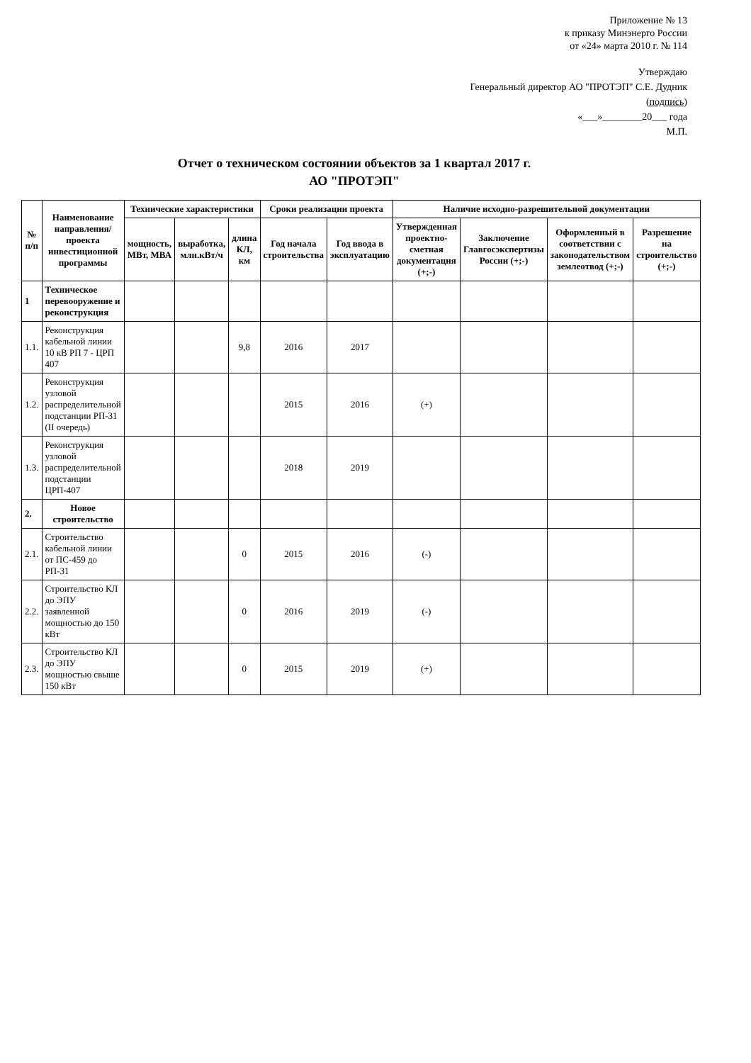Приложение № 13
к приказу Минэнерго России
от «24» марта 2010 г. № 114
Утверждаю
Генеральный директор АО "ПРОТЭП" С.Е. Дудник
(подпись)
«___»________20___ года
М.П.
Отчет о техническом состоянии объектов за 1 квартал 2017 г.
АО "ПРОТЭП"
| № п/п | Наименование направления/ проекта инвестиционной программы | Технические характеристики | | | Сроки реализации проекта | | Наличие исходно-разрешительной документации | | | |
| --- | --- | --- | --- | --- | --- | --- | --- | --- | --- | --- |
| | | мощность, МВт, МВА | выработка, млн.кВт/ч | длина КЛ, км | Год начала строительства | Год ввода в эксплуатацию | Утвержденная проектно-сметная документация (+;-) | Заключение Главгосэкспертизы России (+;-) | Оформленный в соответствии с законодательством землеотвод (+;-) | Разрешение на строительство (+;-) |
| 1 | Техническое перевооружение и реконструкция | | | | | | | | | |
| 1.1. | Реконструкция кабельной линии 10 кВ РП 7 - ЦРП 407 | | | 9,8 | 2016 | 2017 | | | | |
| 1.2. | Реконструкция узловой распределительной подстанции РП-31 (II очередь) | | | | 2015 | 2016 | (+) | | | |
| 1.3. | Реконструкция узловой распределительной подстанции ЦРП-407 | | | | 2018 | 2019 | | | | |
| 2. | Новое строительство | | | | | | | | | |
| 2.1. | Строительство кабельной линии от ПС-459 до РП-31 | | | 0 | 2015 | 2016 | (-) | | | |
| 2.2. | Строительство КЛ до ЭПУ заявленной мощностью до 150 кВт | | | 0 | 2016 | 2019 | (-) | | | |
| 2.3. | Строительство КЛ до ЭПУ мощностью свыше 150 кВт | | | 0 | 2015 | 2019 | (+) | | | |